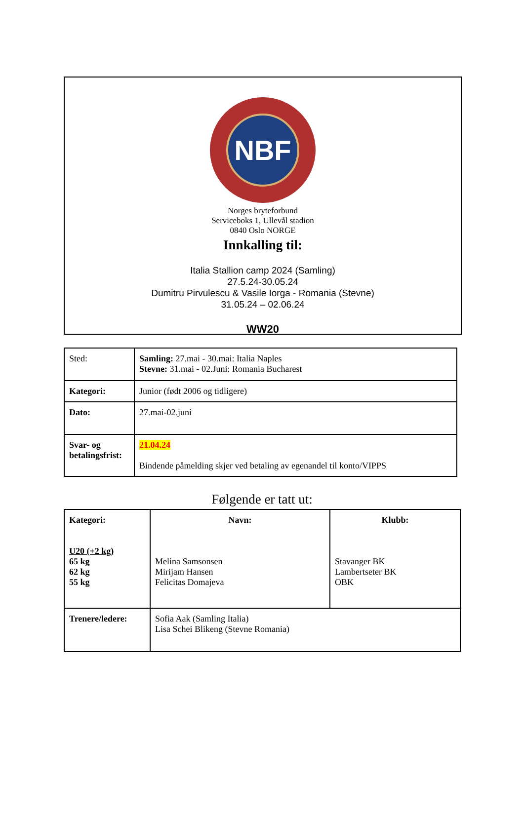NBF
Norges bryteforbund
Serviceboks 1, Ullevål stadion
0840 Oslo NORGE
Innkalling til:
Italia Stallion camp 2024 (Samling)
27.5.24-30.05.24
Dumitru Pirvulescu & Vasile Iorga - Romania (Stevne)
31.05.24 – 02.06.24
WW20
| Sted: | Samling: 27.mai - 30.mai: Italia Naples Stevne: 31.mai - 02.Juni: Romania Bucharest |
| Kategori: | Junior (født 2006 og tidligere) |
| Dato: | 27.mai-02.juni |
| Svar- og betalingsfrist: | 21.04.24 Bindende påmelding skjer ved betaling av egenandel til konto/VIPPS |
Følgende er tatt ut:
| Kategori: U20 (+2 kg) 65 kg 62 kg 55 kg | Navn: Melina Samsonsen Mirijam Hansen Felicitas Domajeva | Klubb: Stavanger BK Lambertseter BK OBK |
| Trenere/ledere: | Sofia Aak (Samling Italia) Lisa Schei Blikeng (Stevne Romania) | |